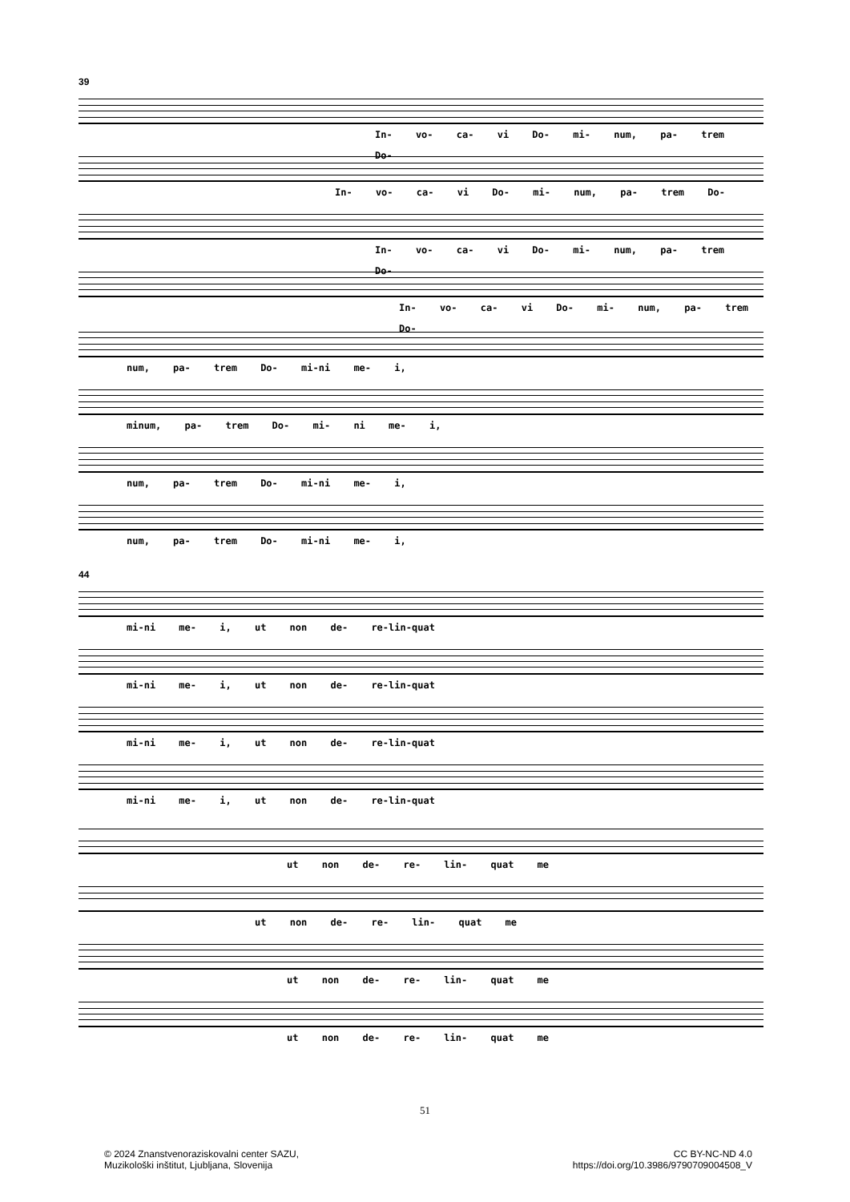39
In- vo- ca- vi Do- mi- num, pa- trem Do-
In- vo- ca- vi Do- mi- num, pa- trem Do-
In- vo- ca- vi Do- mi- num, pa- trem Do-
In- vo- ca- vi Do- mi- num, pa- trem Do-
num, pa- trem Do- mi-ni me- i,
minum, pa- trem Do- mi- ni me- i,
num, pa- trem Do- mi-ni me- i,
num, pa- trem Do- mi-ni me- i,
44
mi-ni me- i, ut non de- re-lin-quat
mi-ni me- i, ut non de- re-lin-quat
mi-ni me- i, ut non de- re-lin-quat
mi-ni me- i, ut non de- re-lin-quat
ut non de- re- lin- quat me
ut non de- re- lin- quat me
ut non de- re- lin- quat me
ut non de- re- lin- quat me
51
© 2024 Znanstvenoraziskovalni center SAZU,
Muzikološki inštitut, Ljubljana, Slovenija
CC BY-NC-ND 4.0
https://doi.org/10.3986/9790709004508_V